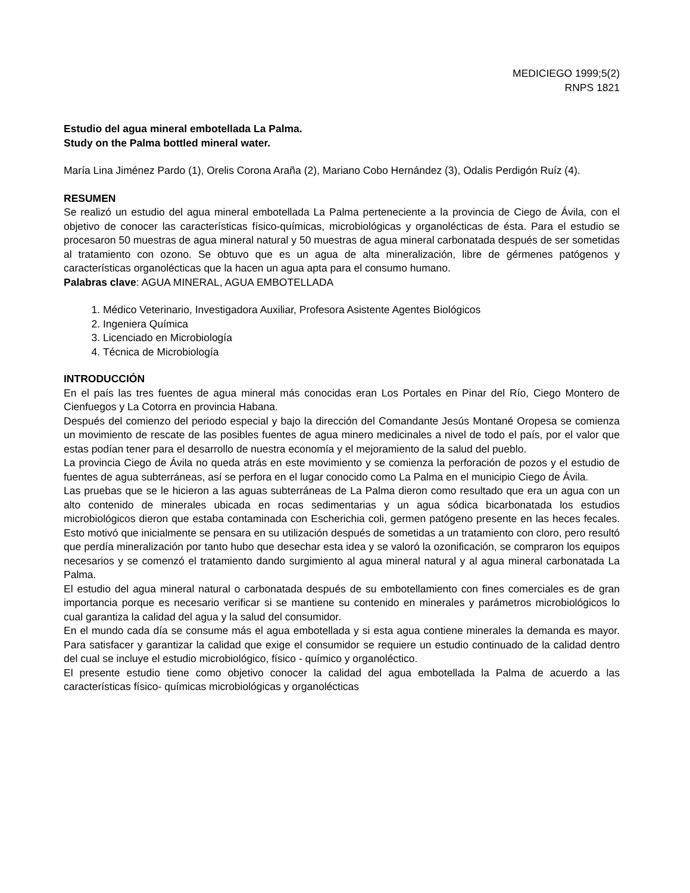MEDICIEGO 1999;5(2)
RNPS 1821
Estudio del agua mineral embotellada La Palma.
Study on the Palma bottled mineral water.
María Lina Jiménez Pardo (1), Orelis Corona Araña (2), Mariano Cobo Hernández (3), Odalis Perdigón Ruíz (4).
RESUMEN
Se realizó un estudio del agua mineral embotellada La Palma perteneciente a la provincia de Ciego de Ávila, con el objetivo de conocer las características físico-químicas, microbiológicas y organolécticas de ésta. Para el estudio se procesaron 50 muestras de agua mineral natural y 50 muestras de agua mineral carbonatada después de ser sometidas al tratamiento con ozono. Se obtuvo que es un agua de alta mineralización, libre de gérmenes patógenos y características organolécticas que la hacen un agua apta para el consumo humano.
Palabras clave: AGUA MINERAL, AGUA EMBOTELLADA
1. Médico Veterinario, Investigadora Auxiliar, Profesora Asistente Agentes Biológicos
2. Ingeniera Química
3. Licenciado en Microbiología
4. Técnica de Microbiología
INTRODUCCIÓN
En el país las tres fuentes de agua mineral más conocidas eran Los Portales en Pinar del Río, Ciego Montero de Cienfuegos y La Cotorra en provincia Habana.
Después del comienzo del periodo especial y bajo la dirección del Comandante Jesús Montané Oropesa se comienza un movimiento de rescate de las posibles fuentes de agua minero medicinales a nivel de todo el país, por el valor que estas podían tener para el desarrollo de nuestra economía y el mejoramiento de la salud del pueblo.
La provincia Ciego de Ávila no queda atrás en este movimiento y se comienza la perforación de pozos y el estudio de fuentes de agua subterráneas, así se perfora en el lugar conocido como La Palma en el municipio Ciego de Ávila.
Las pruebas que se le hicieron a las aguas subterráneas de La Palma dieron como resultado que era un agua con un alto contenido de minerales ubicada en rocas sedimentarias y un agua sódica bicarbonatada los estudios microbiológicos dieron que estaba contaminada con Escherichia coli, germen patógeno presente en las heces fecales. Esto motivó que inicialmente se pensara en su utilización después de sometidas a un tratamiento con cloro, pero resultó que perdía mineralización por tanto hubo que desechar esta idea y se valoró la ozonificación, se compraron los equipos necesarios y se comenzó el tratamiento dando surgimiento al agua mineral natural y al agua mineral carbonatada La Palma.
El estudio del agua mineral natural o carbonatada después de su embotellamiento con fines comerciales es de gran importancia porque es necesario verificar si se mantiene su contenido en minerales y parámetros microbiológicos lo cual garantiza la calidad del agua y la salud del consumidor.
En el mundo cada día se consume más el agua embotellada y si esta agua contiene minerales la demanda es mayor. Para satisfacer y garantizar la calidad que exige el consumidor se requiere un estudio continuado de la calidad dentro del cual se incluye el estudio microbiológico, físico - químico y organoléctico.
El presente estudio tiene como objetivo conocer la calidad del agua embotellada la Palma de acuerdo a las características físico- químicas microbiológicas y organolécticas